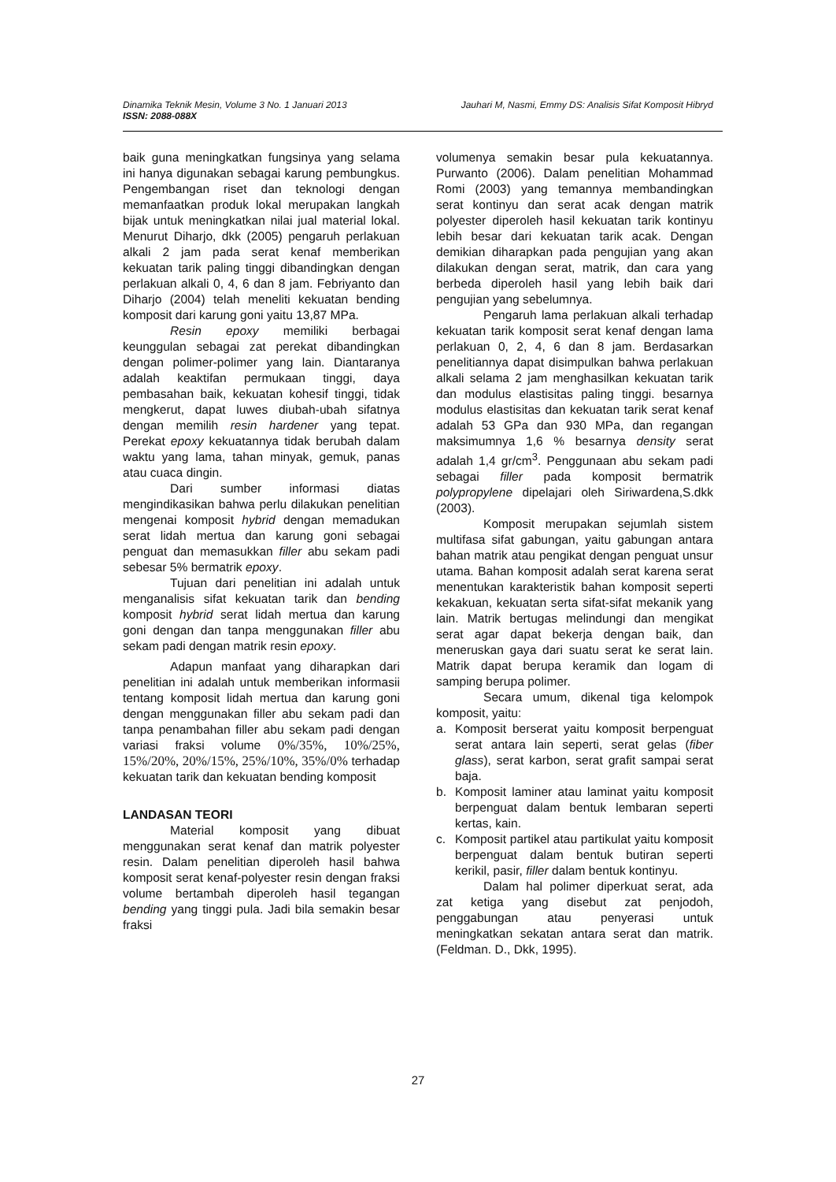Dinamika Teknik Mesin, Volume 3 No. 1 Januari 2013 Jauhari M, Nasmi, Emmy DS: Analisis Sifat Komposit Hibryd
ISSN: 2088-088X
baik guna meningkatkan fungsinya yang selama ini hanya digunakan sebagai karung pembungkus. Pengembangan riset dan teknologi dengan memanfaatkan produk lokal merupakan langkah bijak untuk meningkatkan nilai jual material lokal. Menurut Diharjo, dkk (2005) pengaruh perlakuan alkali 2 jam pada serat kenaf memberikan kekuatan tarik paling tinggi dibandingkan dengan perlakuan alkali 0, 4, 6 dan 8 jam. Febriyanto dan Diharjo (2004) telah meneliti kekuatan bending komposit dari karung goni yaitu 13,87 MPa.
Resin epoxy memiliki berbagai keunggulan sebagai zat perekat dibandingkan dengan polimer-polimer yang lain. Diantaranya adalah keaktifan permukaan tinggi, daya pembasahan baik, kekuatan kohesif tinggi, tidak mengkerut, dapat luwes diubah-ubah sifatnya dengan memilih resin hardener yang tepat. Perekat epoxy kekuatannya tidak berubah dalam waktu yang lama, tahan minyak, gemuk, panas atau cuaca dingin.
Dari sumber informasi diatas mengindikasikan bahwa perlu dilakukan penelitian mengenai komposit hybrid dengan memadukan serat lidah mertua dan karung goni sebagai penguat dan memasukkan filler abu sekam padi sebesar 5% bermatrik epoxy.
Tujuan dari penelitian ini adalah untuk menganalisis sifat kekuatan tarik dan bending komposit hybrid serat lidah mertua dan karung goni dengan dan tanpa menggunakan filler abu sekam padi dengan matrik resin epoxy.
Adapun manfaat yang diharapkan dari penelitian ini adalah untuk memberikan informasii tentang komposit lidah mertua dan karung goni dengan menggunakan filler abu sekam padi dan tanpa penambahan filler abu sekam padi dengan variasi fraksi volume 0%/35%, 10%/25%, 15%/20%, 20%/15%, 25%/10%, 35%/0% terhadap kekuatan tarik dan kekuatan bending komposit
LANDASAN TEORI
Material komposit yang dibuat menggunakan serat kenaf dan matrik polyester resin. Dalam penelitian diperoleh hasil bahwa komposit serat kenaf-polyester resin dengan fraksi volume bertambah diperoleh hasil tegangan bending yang tinggi pula. Jadi bila semakin besar fraksi
volumenya semakin besar pula kekuatannya. Purwanto (2006). Dalam penelitian Mohammad Romi (2003) yang temannya membandingkan serat kontinyu dan serat acak dengan matrik polyester diperoleh hasil kekuatan tarik kontinyu lebih besar dari kekuatan tarik acak. Dengan demikian diharapkan pada pengujian yang akan dilakukan dengan serat, matrik, dan cara yang berbeda diperoleh hasil yang lebih baik dari pengujian yang sebelumnya.
Pengaruh lama perlakuan alkali terhadap kekuatan tarik komposit serat kenaf dengan lama perlakuan 0, 2, 4, 6 dan 8 jam. Berdasarkan penelitiannya dapat disimpulkan bahwa perlakuan alkali selama 2 jam menghasilkan kekuatan tarik dan modulus elastisitas paling tinggi. besarnya modulus elastisitas dan kekuatan tarik serat kenaf adalah 53 GPa dan 930 MPa, dan regangan maksimumnya 1,6 % besarnya density serat adalah 1,4 gr/cm<sup>3</sup>. Penggunaan abu sekam padi sebagai filler pada komposit bermatrik polypropylene dipelajari oleh Siriwardena,S.dkk (2003).
Komposit merupakan sejumlah sistem multifasa sifat gabungan, yaitu gabungan antara bahan matrik atau pengikat dengan penguat unsur utama. Bahan komposit adalah serat karena serat menentukan karakteristik bahan komposit seperti kekakuan, kekuatan serta sifat-sifat mekanik yang lain. Matrik bertugas melindungi dan mengikat serat agar dapat bekerja dengan baik, dan meneruskan gaya dari suatu serat ke serat lain. Matrik dapat berupa keramik dan logam di samping berupa polimer.
Secara umum, dikenal tiga kelompok komposit, yaitu:
a. Komposit berserat yaitu komposit berpenguat serat antara lain seperti, serat gelas (fiber glass), serat karbon, serat grafit sampai serat baja.
b. Komposit laminer atau laminat yaitu komposit berpenguat dalam bentuk lembaran seperti kertas, kain.
c. Komposit partikel atau partikulat yaitu komposit berpenguat dalam bentuk butiran seperti kerikil, pasir, filler dalam bentuk kontinyu.
Dalam hal polimer diperkuat serat, ada zat ketiga yang disebut zat penjodoh, penggabungan atau penyerasi untuk meningkatkan sekatan antara serat dan matrik. (Feldman. D., Dkk, 1995).
27